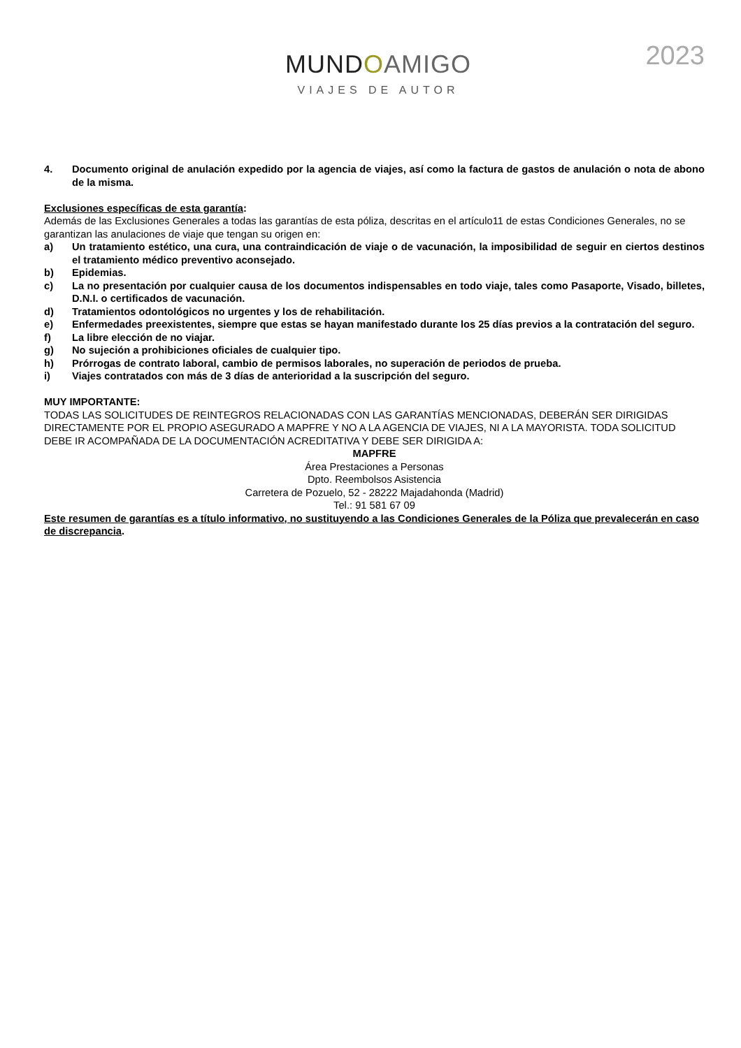MUNDOAMIGO
VIAJES DE AUTOR
2023
4. Documento original de anulación expedido por la agencia de viajes, así como la factura de gastos de anulación o nota de abono de la misma.
Exclusiones específicas de esta garantía:
Además de las Exclusiones Generales a todas las garantías de esta póliza, descritas en el artículo11 de estas Condiciones Generales, no se garantizan las anulaciones de viaje que tengan su origen en:
a) Un tratamiento estético, una cura, una contraindicación de viaje o de vacunación, la imposibilidad de seguir en ciertos destinos el tratamiento médico preventivo aconsejado.
b) Epidemias.
c) La no presentación por cualquier causa de los documentos indispensables en todo viaje, tales como Pasaporte, Visado, billetes, D.N.I. o certificados de vacunación.
d) Tratamientos odontológicos no urgentes y los de rehabilitación.
e) Enfermedades preexistentes, siempre que estas se hayan manifestado durante los 25 días previos a la contratación del seguro.
f) La libre elección de no viajar.
g) No sujeción a prohibiciones oficiales de cualquier tipo.
h) Prórrogas de contrato laboral, cambio de permisos laborales, no superación de periodos de prueba.
i) Viajes contratados con más de 3 días de anterioridad a la suscripción del seguro.
MUY IMPORTANTE:
TODAS LAS SOLICITUDES DE REINTEGROS RELACIONADAS CON LAS GARANTÍAS MENCIONADAS, DEBERÁN SER DIRIGIDAS DIRECTAMENTE POR EL PROPIO ASEGURADO A MAPFRE Y NO A LA AGENCIA DE VIAJES, NI A LA MAYORISTA. TODA SOLICITUD DEBE IR ACOMPAÑADA DE LA DOCUMENTACIÓN ACREDITATIVA Y DEBE SER DIRIGIDA A:
MAPFRE
Área Prestaciones a Personas
Dpto. Reembolsos Asistencia
Carretera de Pozuelo, 52 - 28222 Majadahonda (Madrid)
Tel.: 91 581 67 09
Este resumen de garantías es a título informativo, no sustituyendo a las Condiciones Generales de la Póliza que prevalecerán en caso de discrepancia.